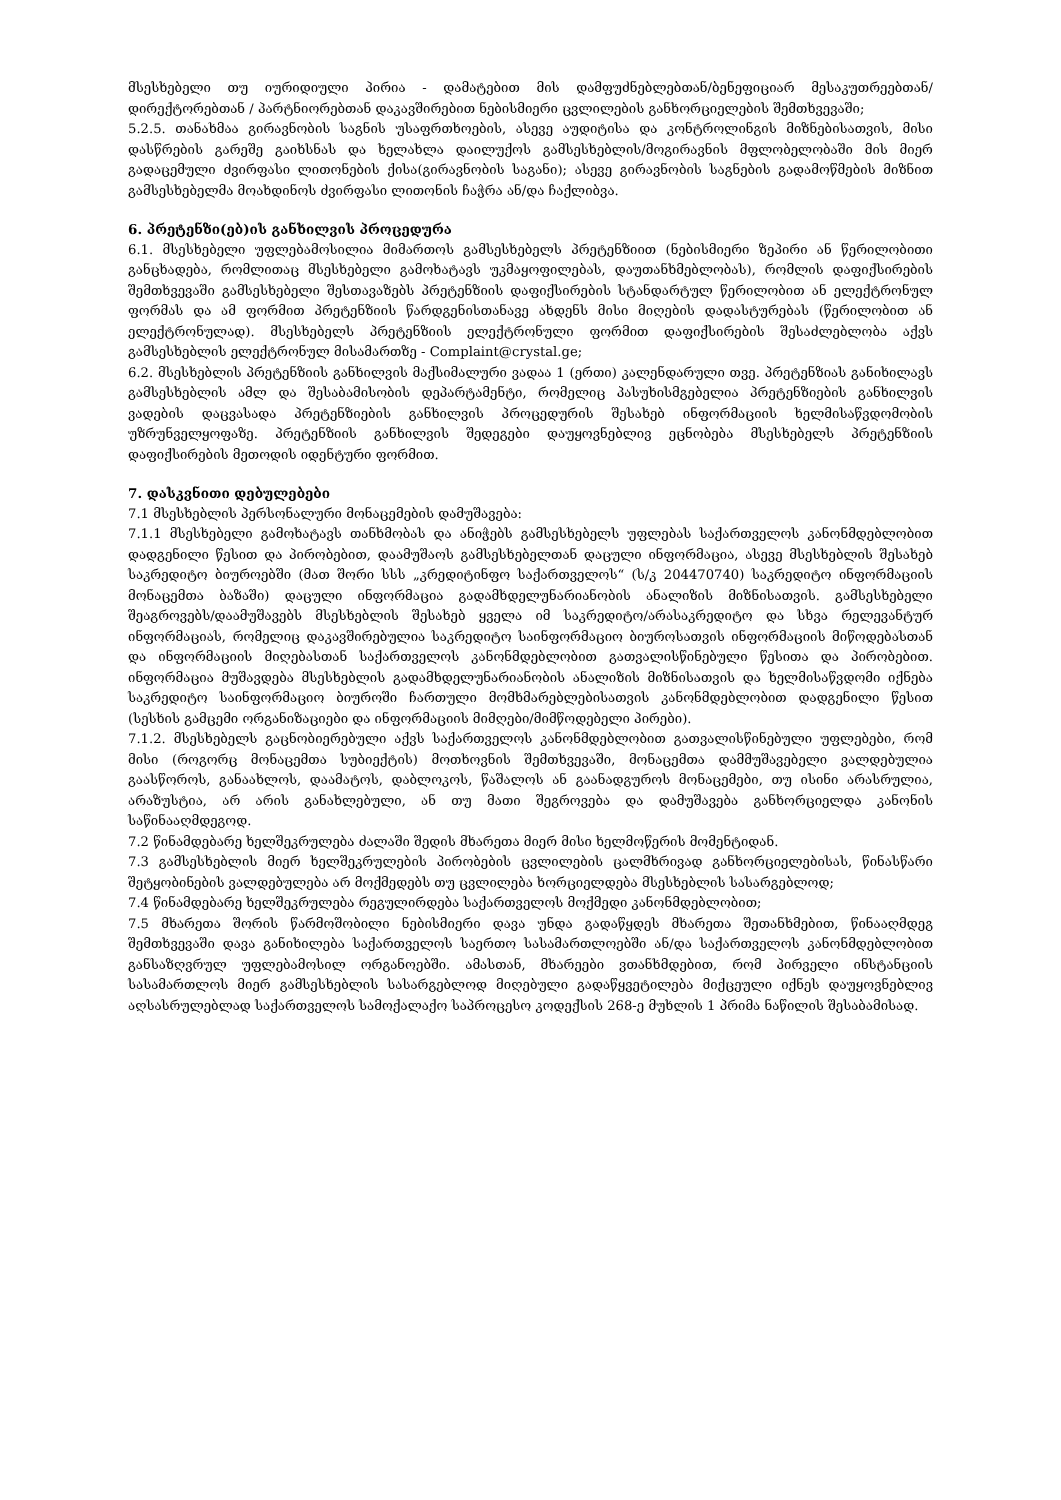მსესხებელი თუ იურიდიული პირია - დამატებით მის დამფუძნებლებთან/ბენეფიციარ მესაკუთრეებთან/ დირექტორებთან / პარტნიორებთან დაკავშირებით ნებისმიერი ცვლილების განხორციელების შემთხვევაში;
5.2.5. თანახმაა გირავნობის საგნის უსაფრთხოების, ასევე აუდიტისა და კონტროლინგის მიზნებისათვის, მისი დასწრების გარეშე გაიხსნას და ხელახლა დაილუქოს გამსესხებლის/მოგირავნის მფლობელობაში მის მიერ გადაცემული ძვირფასი ლითონების ქისა(გირავნობის საგანი); ასევე გირავნობის საგნების გადამოწმების მიზნით გამსესხებელმა მოახდინოს ძვირფასი ლითონის ჩაჭრა ან/და ჩაქლიბვა.
6. პრეტენზი(ებ)ის განხილვის პროცედურა
6.1. მსესხებელი უფლებამოსილია მიმართოს გამსესხებელს პრეტენზიით (ნებისმიერი ზეპირი ან წერილობითი განცხადება, რომლითაც მსესხებელი გამოხატავს უკმაყოფილებას, დაუთანხმებლობას), რომლის დაფიქსირების შემთხვევაში გამსესხებელი შესთავაზებს პრეტენზიის დაფიქსირების სტანდარტულ წერილობით ან ელექტრონულ ფორმას და ამ ფორმით პრეტენზიის წარდგენისთანავე ახდენს მისი მიღების დადასტურებას (წერილობით ან ელექტრონულად). მსესხებელს პრეტენზიის ელექტრონული ფორმით დაფიქსირების შესაძლებლობა აქვს გამსესხებლის ელექტრონულ მისამართზე - Complaint@crystal.ge;
6.2. მსესხებლის პრეტენზიის განხილვის მაქსიმალური ვადაა 1 (ერთი) კალენდარული თვე. პრეტენზიას განიხილავს გამსესხებლის ამლ და შესაბამისობის დეპარტამენტი, რომელიც პასუხისმგებელია პრეტენზიების განხილვის ვადების დაცვასადა პრეტენზიების განხილვის პროცედურის შესახებ ინფორმაციის ხელმისაწვდომობის უზრუნველყოფაზე. პრეტენზიის განხილვის შედეგები დაუყოვნებლივ ეცნობება მსესხებელს პრეტენზიის დაფიქსირების მეთოდის იდენტური ფორმით.
7. დასკვნითი დებულებები
7.1 მსესხებლის პერსონალური მონაცემების დამუშავება:
7.1.1 მსესხებელი გამოხატავს თანხმობას და ანიჭებს გამსესხებელს უფლებას საქართველოს კანონმდებლობით დადგენილი წესით და პირობებით, დაამუშაოს გამსესხებელთან დაცული ინფორმაცია, ასევე მსესხებლის შესახებ საკრედიტო ბიუროებში (მათ შორი სსს „კრედიტინფო საქართველოს“ (ს/კ 204470740) საკრედიტო ინფორმაციის მონაცემთა ბაზაში) დაცული ინფორმაცია გადამხდელუნარიანობის ანალიზის მიზნისათვის. გამსესხებელი შეაგროვებს/დაამუშავებს მსესხებლის შესახებ ყველა იმ საკრედიტო/არასაკრედიტო და სხვა რელევანტურ ინფორმაციას, რომელიც დაკავშირებულია საკრედიტო საინფორმაციო ბიუროსათვის ინფორმაციის მიწოდებასთან და ინფორმაციის მიღებასთან საქართველოს კანონმდებლობით გათვალისწინებული წესითა და პირობებით. ინფორმაცია მუშავდება მსესხებლის გადამხდელუნარიანობის ანალიზის მიზნისათვის და ხელმისაწვდომი იქნება საკრედიტო საინფორმაციო ბიუროში ჩართული მომხმარებლებისათვის კანონმდებლობით დადგენილი წესით (სესხის გამცემი ორგანიზაციები და ინფორმაციის მიმღები/მიმწოდებელი პირები).
7.1.2. მსესხებელს გაცნობიერებული აქვს საქართველოს კანონმდებლობით გათვალისწინებული უფლებები, რომ მისი (როგორც მონაცემთა სუბიექტის) მოთხოვნის შემთხვევაში, მონაცემთა დამმუშავებელი ვალდებულია გაასწოროს, განაახლოს, დაამატოს, დაბლოკოს, წაშალოს ან გაანადგუროს მონაცემები, თუ ისინი არასრულია, არაზუსტია, არ არის განახლებული, ან თუ მათი შეგროვება და დამუშავება განხორციელდა კანონის საწინააღმდეგოდ.
7.2 წინამდებარე ხელშეკრულება ძალაში შედის მხარეთა მიერ მისი ხელმოწერის მომენტიდან.
7.3 გამსესხებლის მიერ ხელშეკრულების პირობების ცვლილების ცალმხრივად განხორციელებისას, წინასწარი შეტყობინების ვალდებულება არ მოქმედებს თუ ცვლილება ხორციელდება მსესხებლის სასარგებლოდ;
7.4 წინამდებარე ხელშეკრულება რეგულირდება საქართველოს მოქმედი კანონმდებლობით;
7.5 მხარეთა შორის წარმოშობილი ნებისმიერი დავა უნდა გადაწყდეს მხარეთა შეთანხმებით, წინააღმდეგ შემთხვევაში დავა განიხილება საქართველოს საერთო სასამართლოებში ან/და საქართველოს კანონმდებლობით განსაზღვრულ უფლებამოსილ ორგანოებში. ამასთან, მხარეები ვთანხმდებით, რომ პირველი ინსტანციის სასამართლოს მიერ გამსესხებლის სასარგებლოდ მიღებული გადაწყვეტილება მიქცეული იქნეს დაუყოვნებლივ აღსასრულებლად საქართველოს სამოქალაქო საპროცესო კოდექსის 268-ე მუხლის 1 პრიმა ნაწილის შესაბამისად.